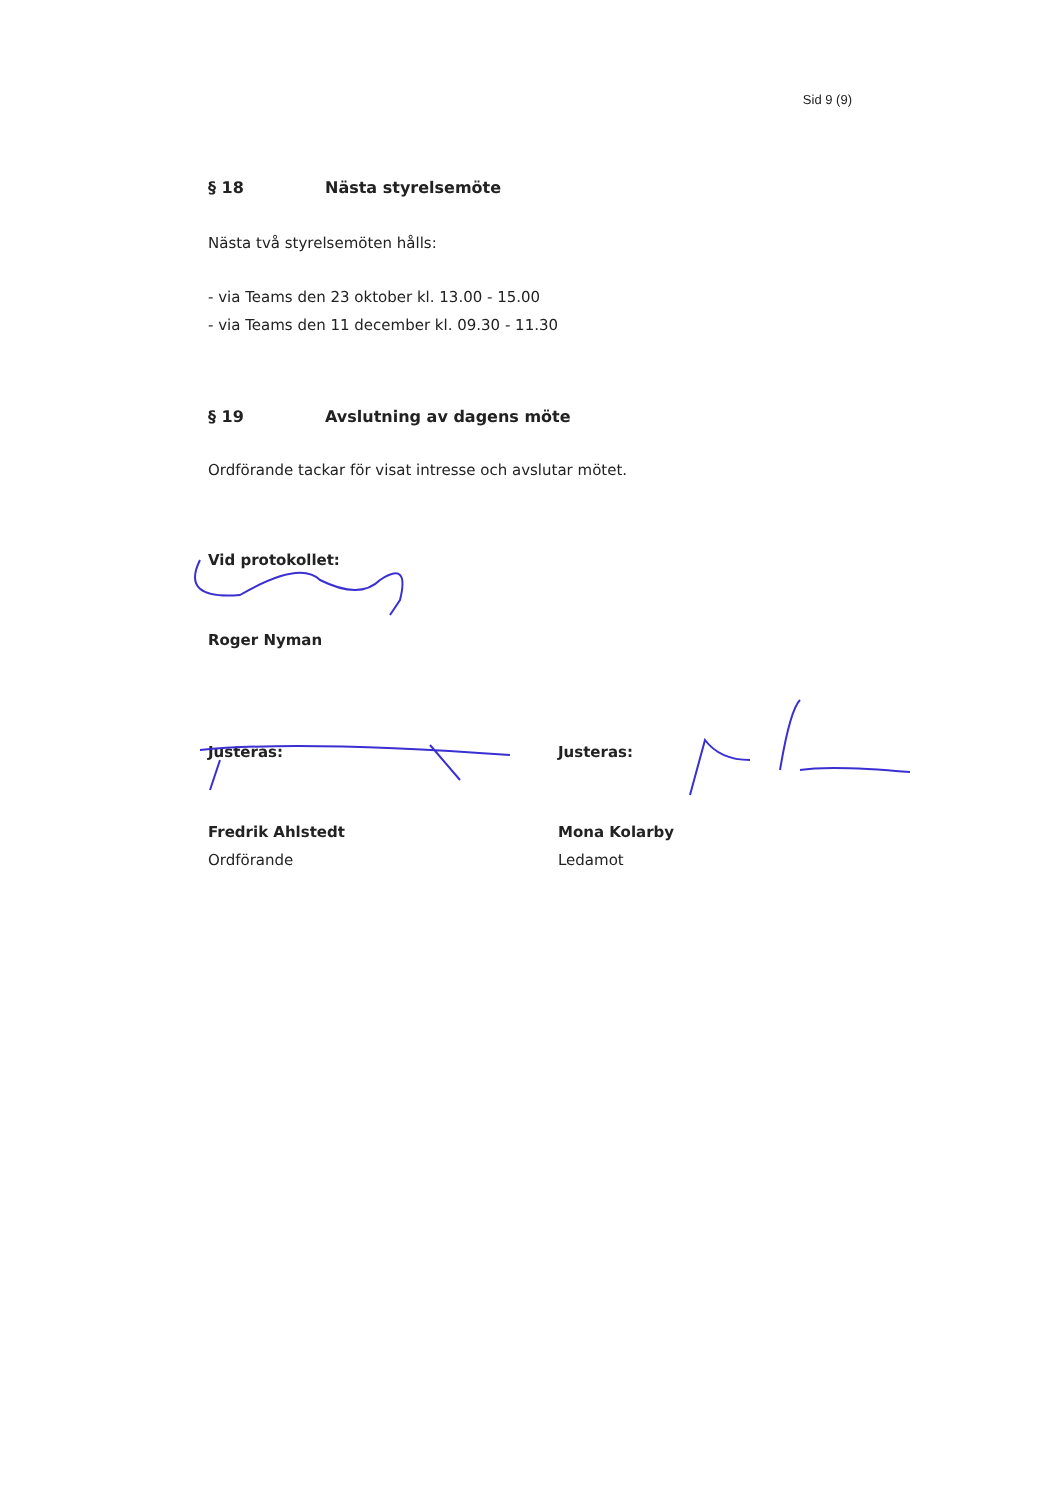Sid 9 (9)
§ 18 Nästa styrelsemöte
Nästa två styrelsemöten hålls:
- via Teams den 23 oktober kl. 13.00 - 15.00
- via Teams den 11 december kl. 09.30 - 11.30
§ 19 Avslutning av dagens möte
Ordförande tackar för visat intresse och avslutar mötet.
Vid protokollet:
Roger Nyman
Justeras:
Fredrik Ahlstedt
Ordförande
Justeras:
Mona Kolarby
Ledamot